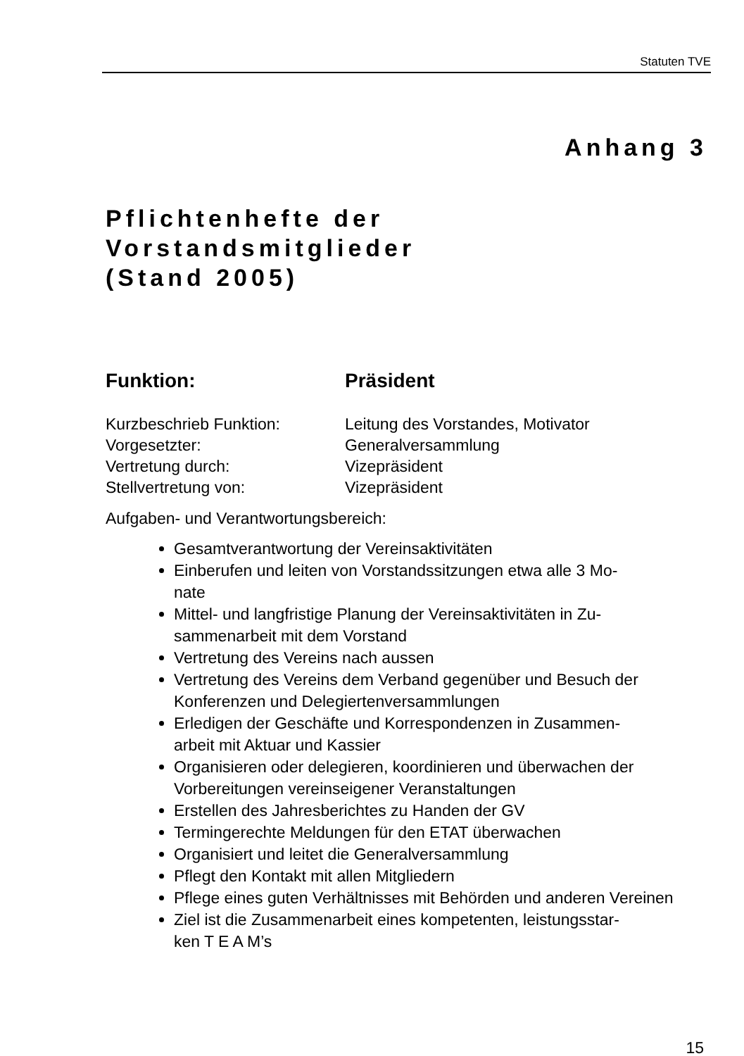Statuten TVE
Anhang 3
Pflichtenhefte der
Vorstandsmitglieder
(Stand 2005)
Funktion: Präsident
| Kurzbeschrieb Funktion: | Leitung des Vorstandes, Motivator |
| Vorgesetzter: | Generalversammlung |
| Vertretung durch: | Vizepräsident |
| Stellvertretung von: | Vizepräsident |
Aufgaben- und Verantwortungsbereich:
Gesamtverantwortung der Vereinsaktivitäten
Einberufen und leiten von Vorstandssitzungen etwa alle 3 Mo-
nate
Mittel- und langfristige Planung der Vereinsaktivitäten in Zu-
sammenarbeit mit dem Vorstand
Vertretung des Vereins nach aussen
Vertretung des Vereins dem Verband gegenüber und Besuch der Konferenzen und Delegiertenversammlungen
Erledigen der Geschäfte und Korrespondenzen in Zusammen-
arbeit mit Aktuar und Kassier
Organisieren oder delegieren, koordinieren und überwachen der Vorbereitungen vereinseigener Veranstaltungen
Erstellen des Jahresberichtes zu Handen der GV
Termingerechte Meldungen für den ETAT überwachen
Organisiert und leitet die Generalversammlung
Pflegt den Kontakt mit allen Mitgliedern
Pflege eines guten Verhältnisses mit Behörden und anderen Vereinen
Ziel ist die Zusammenarbeit eines kompetenten, leistungsstar-
ken T E A M’s
15